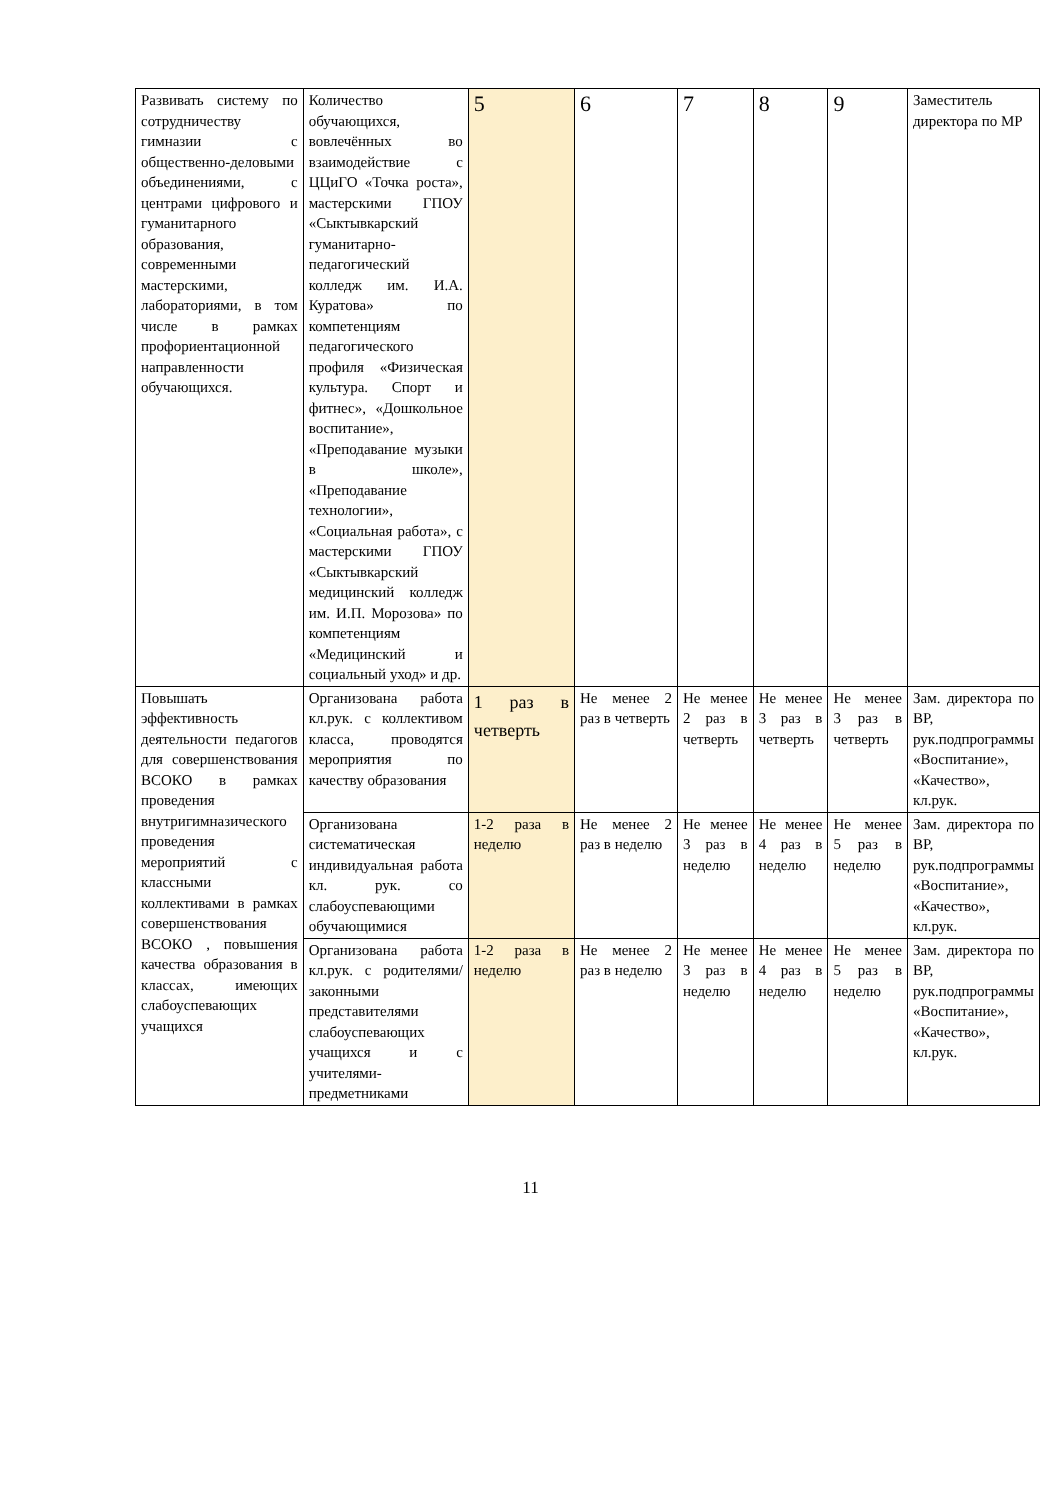| Развивать систему по сотрудничеству гимназии с общественно-деловыми объединениями, с центрами цифрового и гуманитарного образования, современными мастерскими, лабораториями, в том числе в рамках профориентационной направленности обучающихся. | Количество обучающихся, вовлечённых во взаимодействие с ЦЦиГО «Точка роста», мастерскими ГПОУ «Сыктывкарский гуманитарно-педагогический колледж им. И.А. Куратова» по компетенциям педагогического профиля «Физическая культура. Спорт и фитнес», «Дошкольное воспитание», «Преподавание музыки в школе», «Преподавание технологии», «Социальная работа», с мастерскими ГПОУ «Сыктывкарский медицинский колледж им. И.П. Морозова» по компетенциям «Медицинский и социальный уход» и др. | 5 | 6 | 7 | 8 | 9 | Заместитель директора по МР |
| Повышать эффективность деятельности педагогов для совершенствования ВСОКО в рамках проведения внутригимназического проведения мероприятий с классными коллективами в рамках совершенствования ВСОКО , повышения качества образования в классах, имеющих слабоуспевающих учащихся | Организована работа кл.рук. с коллективом класса, проводятся мероприятия по качеству образования | 1 раз в четверть | Не менее 2 раз в четверть | Не менее 2 раз в четверть | Не менее 3 раз в четверть | Не менее 3 раз в четверть | Зам. директора по ВР, рук.подпрограммы «Воспитание», «Качество», кл.рук. |
| | Организована систематическая индивидуальная работа кл. рук. со слабоуспевающими обучающимися | 1-2 раза в неделю | Не менее 2 раз в неделю | Не менее 3 раз в неделю | Не менее 4 раз в неделю | Не менее 5 раз в неделю | Зам. директора по ВР, рук.подпрограммы «Воспитание», «Качество», кл.рук. |
| | Организована работа кл.рук. с родителями/ законными представителями слабоуспевающих учащихся и с учителями-предметниками | 1-2 раза в неделю | Не менее 2 раз в неделю | Не менее 3 раз в неделю | Не менее 4 раз в неделю | Не менее 5 раз в неделю | Зам. директора по ВР, рук.подпрограммы «Воспитание», «Качество», кл.рук. |
11